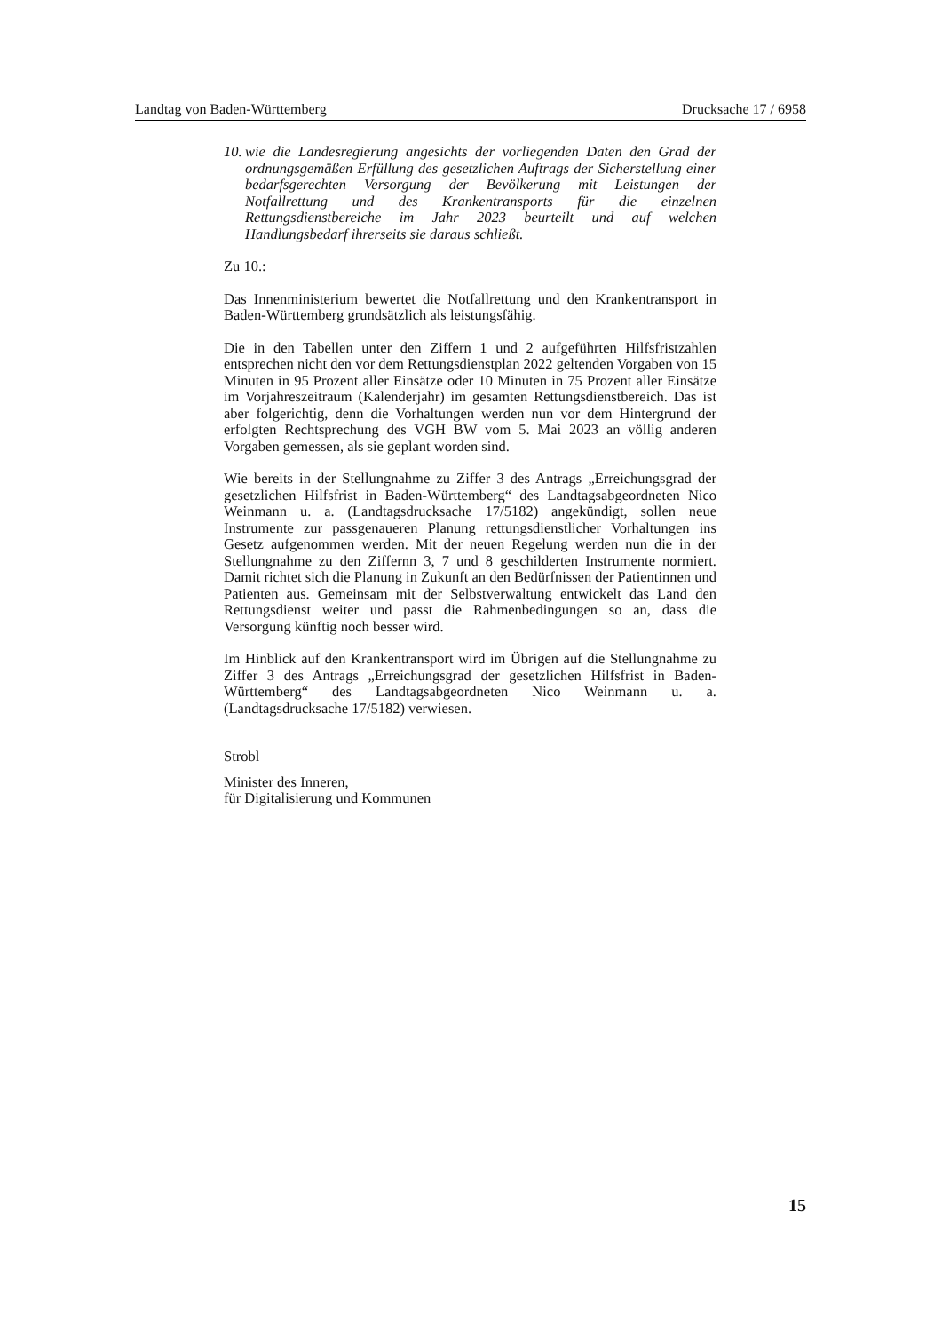Landtag von Baden-Württemberg Drucksache 17 / 6958
10. wie die Landesregierung angesichts der vorliegenden Daten den Grad der ordnungsgemäßen Erfüllung des gesetzlichen Auftrags der Sicherstellung einer bedarfsgerechten Versorgung der Bevölkerung mit Leistungen der Notfallrettung und des Krankentransports für die einzelnen Rettungsdienstbereiche im Jahr 2023 beurteilt und auf welchen Handlungsbedarf ihrerseits sie daraus schließt.
Zu 10.:
Das Innenministerium bewertet die Notfallrettung und den Krankentransport in Baden-Württemberg grundsätzlich als leistungsfähig.
Die in den Tabellen unter den Ziffern 1 und 2 aufgeführten Hilfsfristzahlen entsprechen nicht den vor dem Rettungsdienstplan 2022 geltenden Vorgaben von 15 Minuten in 95 Prozent aller Einsätze oder 10 Minuten in 75 Prozent aller Einsätze im Vorjahreszeitraum (Kalenderjahr) im gesamten Rettungsdienstbereich. Das ist aber folgerichtig, denn die Vorhaltungen werden nun vor dem Hintergrund der erfolgten Rechtsprechung des VGH BW vom 5. Mai 2023 an völlig anderen Vorgaben gemessen, als sie geplant worden sind.
Wie bereits in der Stellungnahme zu Ziffer 3 des Antrags „Erreichungsgrad der gesetzlichen Hilfsfrist in Baden-Württemberg“ des Landtagsabgeordneten Nico Weinmann u. a. (Landtagsdrucksache 17/5182) angekündigt, sollen neue Instrumente zur passgenaueren Planung rettungsdienstlicher Vorhaltungen ins Gesetz aufgenommen werden. Mit der neuen Regelung werden nun die in der Stellungnahme zu den Ziffernn 3, 7 und 8 geschilderten Instrumente normiert. Damit richtet sich die Planung in Zukunft an den Bedürfnissen der Patientinnen und Patienten aus. Gemeinsam mit der Selbstverwaltung entwickelt das Land den Rettungsdienst weiter und passt die Rahmenbedingungen so an, dass die Versorgung künftig noch besser wird.
Im Hinblick auf den Krankentransport wird im Übrigen auf die Stellungnahme zu Ziffer 3 des Antrags „Erreichungsgrad der gesetzlichen Hilfsfrist in Baden-Württemberg“ des Landtagsabgeordneten Nico Weinmann u. a. (Landtagsdrucksache 17/5182) verwiesen.
Strobl
Minister des Inneren,
für Digitalisierung und Kommunen
15